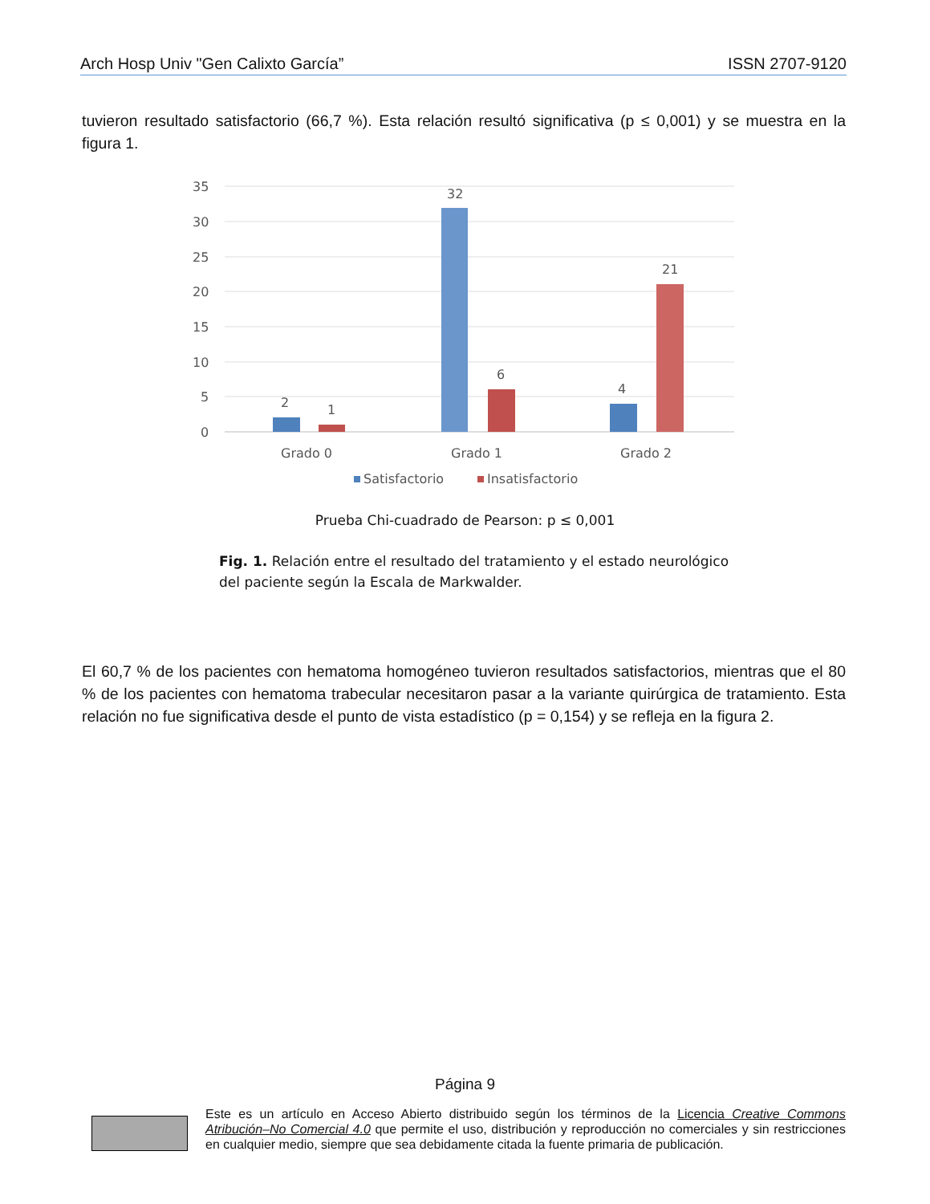Arch Hosp Univ "Gen Calixto García” ISSN 2707-9120
tuvieron resultado satisfactorio (66,7 %). Esta relación resultó significativa (p ≤ 0,001) y se muestra en la figura 1.
35
30
25
20
15
10
5
0
2
1
32
6
4
21
Grado 0
Grado 1
Grado 2
Satisfactorio
Insatisfactorio
Prueba Chi-cuadrado de Pearson: p ≤ 0,001
Fig. 1. Relación entre el resultado del tratamiento y el estado neurológico del paciente según la Escala de Markwalder.
El 60,7 % de los pacientes con hematoma homogéneo tuvieron resultados satisfactorios, mientras que el 80 % de los pacientes con hematoma trabecular necesitaron pasar a la variante quirúrgica de tratamiento. Esta relación no fue significativa desde el punto de vista estadístico (p = 0,154) y se refleja en la figura 2.
Página 9
Este es un artículo en Acceso Abierto distribuido según los términos de la Licencia Creative Commons Atribución–No Comercial 4.0 que permite el uso, distribución y reproducción no comerciales y sin restricciones en cualquier medio, siempre que sea debidamente citada la fuente primaria de publicación.